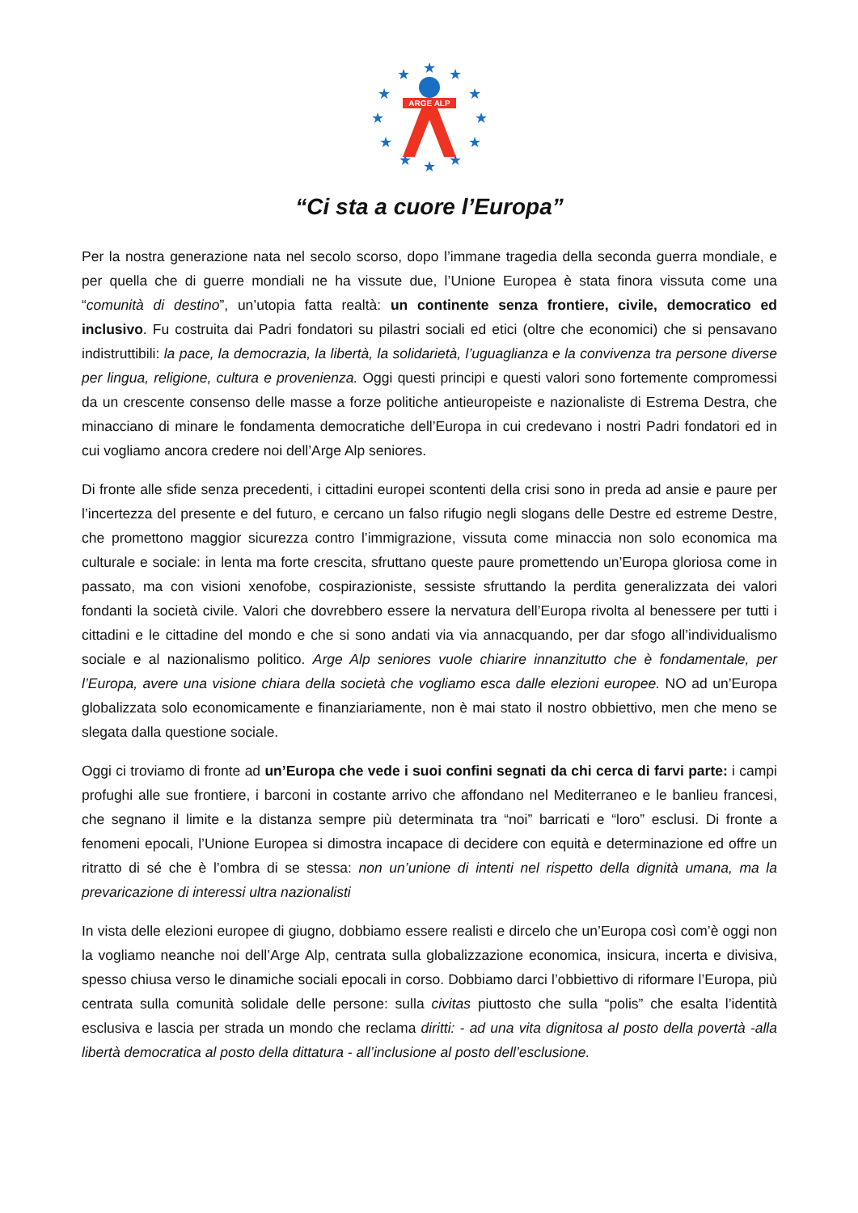★
★
★
★
★
★
★
★
★
★
★
★
ARGE ALP
“Ci sta a cuore l’Europa”
Per la nostra generazione nata nel secolo scorso, dopo l’immane tragedia della seconda guerra mondiale, e per quella che di guerre mondiali ne ha vissute due, l’Unione Europea è stata finora vissuta come una “comunità di destino”, un’utopia fatta realtà: un continente senza frontiere, civile, democratico ed inclusivo. Fu costruita dai Padri fondatori su pilastri sociali ed etici (oltre che economici) che si pensavano indistruttibili: la pace, la democrazia, la libertà, la solidarietà, l’uguaglianza e la convivenza tra persone diverse per lingua, religione, cultura e provenienza. Oggi questi principi e questi valori sono fortemente compromessi da un crescente consenso delle masse a forze politiche antieuropeiste e nazionaliste di Estrema Destra, che minacciano di minare le fondamenta democratiche dell’Europa in cui credevano i nostri Padri fondatori ed in cui vogliamo ancora credere noi dell’Arge Alp seniores.
Di fronte alle sfide senza precedenti, i cittadini europei scontenti della crisi sono in preda ad ansie e paure per l’incertezza del presente e del futuro, e cercano un falso rifugio negli slogans delle Destre ed estreme Destre, che promettono maggior sicurezza contro l’immigrazione, vissuta come minaccia non solo economica ma culturale e sociale: in lenta ma forte crescita, sfruttano queste paure promettendo un’Europa gloriosa come in passato, ma con visioni xenofobe, cospirazioniste, sessiste sfruttando la perdita generalizzata dei valori fondanti la società civile. Valori che dovrebbero essere la nervatura dell’Europa rivolta al benessere per tutti i cittadini e le cittadine del mondo e che si sono andati via via annacquando, per dar sfogo all’individualismo sociale e al nazionalismo politico. Arge Alp seniores vuole chiarire innanzitutto che è fondamentale, per l’Europa, avere una visione chiara della società che vogliamo esca dalle elezioni europee. NO ad un’Europa globalizzata solo economicamente e finanziariamente, non è mai stato il nostro obbiettivo, men che meno se slegata dalla questione sociale.
Oggi ci troviamo di fronte ad un’Europa che vede i suoi confini segnati da chi cerca di farvi parte: i campi profughi alle sue frontiere, i barconi in costante arrivo che affondano nel Mediterraneo e le banlieu francesi, che segnano il limite e la distanza sempre più determinata tra “noi” barricati e “loro” esclusi. Di fronte a fenomeni epocali, l’Unione Europea si dimostra incapace di decidere con equità e determinazione ed offre un ritratto di sé che è l’ombra di se stessa: non un’unione di intenti nel rispetto della dignità umana, ma la prevaricazione di interessi ultra nazionalisti
In vista delle elezioni europee di giugno, dobbiamo essere realisti e dircelo che un’Europa così com’è oggi non la vogliamo neanche noi dell’Arge Alp, centrata sulla globalizzazione economica, insicura, incerta e divisiva, spesso chiusa verso le dinamiche sociali epocali in corso. Dobbiamo darci l’obbiettivo di riformare l’Europa, più centrata sulla comunità solidale delle persone: sulla civitas piuttosto che sulla “polis” che esalta l’identità esclusiva e lascia per strada un mondo che reclama diritti: - ad una vita dignitosa al posto della povertà -alla libertà democratica al posto della dittatura - all’inclusione al posto dell’esclusione.